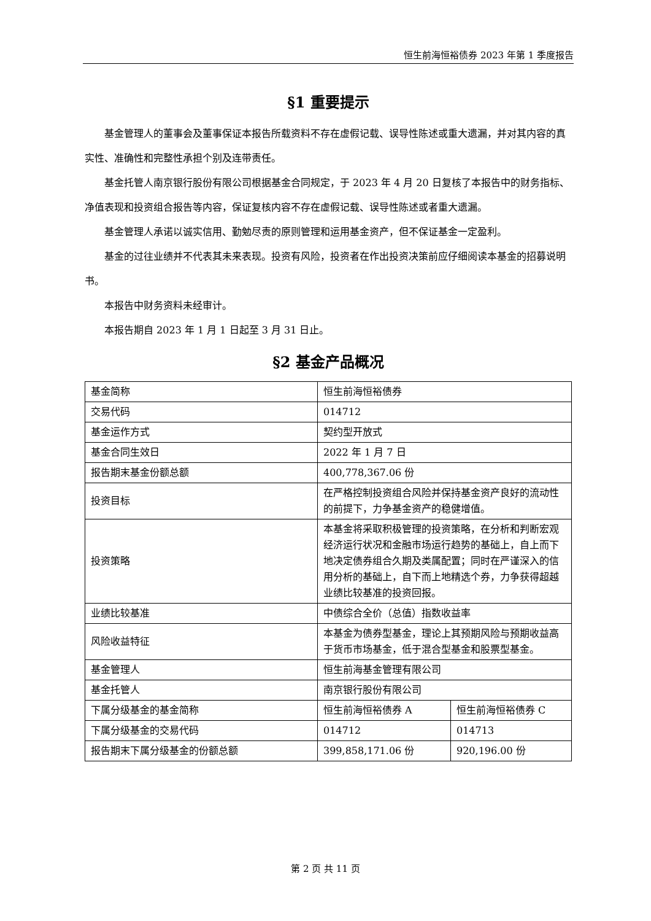恒生前海恒裕债券 2023 年第 1 季度报告
§1 重要提示
基金管理人的董事会及董事保证本报告所载资料不存在虚假记载、误导性陈述或重大遗漏，并对其内容的真实性、准确性和完整性承担个别及连带责任。
基金托管人南京银行股份有限公司根据基金合同规定，于 2023 年 4 月 20 日复核了本报告中的财务指标、净值表现和投资组合报告等内容，保证复核内容不存在虚假记载、误导性陈述或者重大遗漏。
基金管理人承诺以诚实信用、勤勉尽责的原则管理和运用基金资产，但不保证基金一定盈利。
基金的过往业绩并不代表其未来表现。投资有风险，投资者在作出投资决策前应仔细阅读本基金的招募说明书。
本报告中财务资料未经审计。
本报告期自 2023 年 1 月 1 日起至 3 月 31 日止。
§2 基金产品概况
| 基金简称 | 恒生前海恒裕债券 | |
| 交易代码 | 014712 | |
| 基金运作方式 | 契约型开放式 | |
| 基金合同生效日 | 2022 年 1 月 7 日 | |
| 报告期末基金份额总额 | 400,778,367.06 份 | |
| 投资目标 | 在严格控制投资组合风险并保持基金资产良好的流动性的前提下，力争基金资产的稳健增值。 | |
| 投资策略 | 本基金将采取积极管理的投资策略，在分析和判断宏观经济运行状况和金融市场运行趋势的基础上，自上而下地决定债券组合久期及类属配置；同时在严谨深入的信用分析的基础上，自下而上地精选个券，力争获得超越业绩比较基准的投资回报。 | |
| 业绩比较基准 | 中债综合全价（总值）指数收益率 | |
| 风险收益特征 | 本基金为债券型基金，理论上其预期风险与预期收益高于货币市场基金，低于混合型基金和股票型基金。 | |
| 基金管理人 | 恒生前海基金管理有限公司 | |
| 基金托管人 | 南京银行股份有限公司 | |
| 下属分级基金的基金简称 | 恒生前海恒裕债券 A | 恒生前海恒裕债券 C |
| 下属分级基金的交易代码 | 014712 | 014713 |
| 报告期末下属分级基金的份额总额 | 399,858,171.06 份 | 920,196.00 份 |
第 2 页 共 11 页